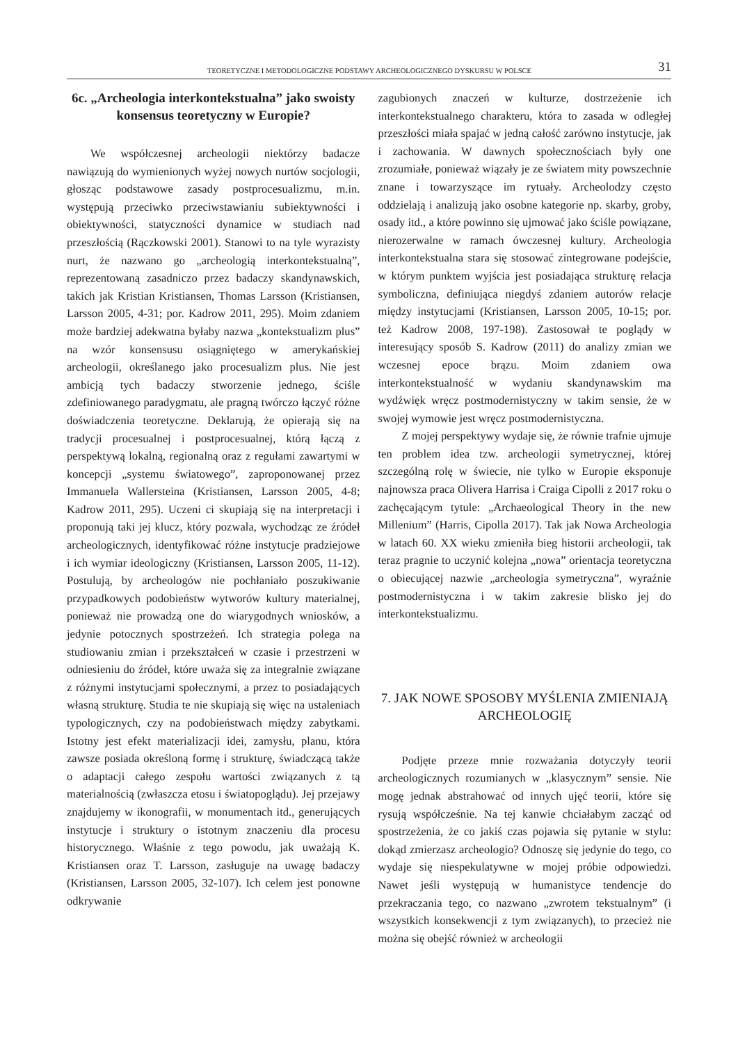TEORETYCZNE I METODOLOGICZNE PODSTAWY ARCHEOLOGICZNEGO DYSKURSU W POLSCE
31
6c. „Archeologia interkontekstualna” jako swoisty konsensus teoretyczny w Europie?
We współczesnej archeologii niektórzy badacze nawiązują do wymienionych wyżej nowych nurtów socjologii, głosząc podstawowe zasady postprocesualizmu, m.in. występują przeciwko przeciwstawianiu subiektywności i obiektywności, statyczności dynamice w studiach nad przeszłością (Rączkowski 2001). Stanowi to na tyle wyrazisty nurt, że nazwano go „archeologią interkontekstualną”, reprezentowaną zasadniczo przez badaczy skandynawskich, takich jak Kristian Kristiansen, Thomas Larsson (Kristiansen, Larsson 2005, 4-31; por. Kadrow 2011, 295). Moim zdaniem może bardziej adekwatna byłaby nazwa „kontekstualizm plus” na wzór konsensusu osiągniętego w amerykańskiej archeologii, określanego jako procesualizm plus. Nie jest ambicją tych badaczy stworzenie jednego, ściśle zdefiniowanego paradygmatu, ale pragną twórczo łączyć różne doświadczenia teoretyczne. Deklarują, że opierają się na tradycji procesualnej i postprocesualnej, którą łączą z perspektywą lokalną, regionalną oraz z regułami zawartymi w koncepcji „systemu światowego”, zaproponowanej przez Immanuela Wallersteina (Kristiansen, Larsson 2005, 4-8; Kadrow 2011, 295). Uczeni ci skupiają się na interpretacji i proponują taki jej klucz, który pozwala, wychodząc ze źródeł archeologicznych, identyfikować różne instytucje pradziejowe i ich wymiar ideologiczny (Kristiansen, Larsson 2005, 11-12). Postulują, by archeologów nie pochłaniało poszukiwanie przypadkowych podobieństw wytworów kultury materialnej, ponieważ nie prowadzą one do wiarygodnych wniosków, a jedynie potocznych spostrzeżeń. Ich strategia polega na studiowaniu zmian i przekształceń w czasie i przestrzeni w odniesieniu do źródeł, które uważa się za integralnie związane z różnymi instytucjami społecznymi, a przez to posiadających własną strukturę. Studia te nie skupiają się więc na ustaleniach typologicznych, czy na podobieństwach między zabytkami. Istotny jest efekt materializacji idei, zamysłu, planu, która zawsze posiada określoną formę i strukturę, świadczącą także o adaptacji całego zespołu wartości związanych z tą materialnością (zwłaszcza etosu i światopoglądu). Jej przejawy znajdujemy w ikonografii, w monumentach itd., generujących instytucje i struktury o istotnym znaczeniu dla procesu historycznego. Właśnie z tego powodu, jak uważają K. Kristiansen oraz T. Larsson, zasługuje na uwagę badaczy (Kristiansen, Larsson 2005, 32-107). Ich celem jest ponowne odkrywanie
zagubionych znaczeń w kulturze, dostrzeżenie ich interkontekstualnego charakteru, która to zasada w odległej przeszłości miała spajać w jedną całość zarówno instytucje, jak i zachowania. W dawnych społecznościach były one zrozumiałe, ponieważ wiązały je ze światem mity powszechnie znane i towarzyszące im rytuały. Archeolodzy często oddzielają i analizują jako osobne kategorie np. skarby, groby, osady itd., a które powinno się ujmować jako ściśle powiązane, nierozerwalne w ramach ówczesnej kultury. Archeologia interkontekstualna stara się stosować zintegrowane podejście, w którym punktem wyjścia jest posiadająca strukturę relacja symboliczna, definiująca niegdyś zdaniem autorów relacje między instytucjami (Kristiansen, Larsson 2005, 10-15; por. też Kadrow 2008, 197-198). Zastosował te poglądy w interesujący sposób S. Kadrow (2011) do analizy zmian we wczesnej epoce brązu. Moim zdaniem owa interkontekstualność w wydaniu skandynawskim ma wydźwięk wręcz postmodernistyczny w takim sensie, że w swojej wymowie jest wręcz postmodernistyczna.
Z mojej perspektywy wydaje się, że równie trafnie ujmuje ten problem idea tzw. archeologii symetrycznej, której szczególną rolę w świecie, nie tylko w Europie eksponuje najnowsza praca Olivera Harrisa i Craiga Cipolli z 2017 roku o zachęcającym tytule: „Archaeological Theory in the new Millenium” (Harris, Cipolla 2017). Tak jak Nowa Archeologia w latach 60. XX wieku zmieniła bieg historii archeologii, tak teraz pragnie to uczynić kolejna „nowa” orientacja teoretyczna o obiecującej nazwie „archeologia symetryczna”, wyraźnie postmodernistyczna i w takim zakresie blisko jej do interkontekstualizmu.
7. JAK NOWE SPOSOBY MYŚLENIA ZMIENIAJĄ ARCHEOLOGIĘ
Podjęte przeze mnie rozważania dotyczyły teorii archeologicznych rozumianych w „klasycznym” sensie. Nie mogę jednak abstrahować od innych ujęć teorii, które się rysują współcześnie. Na tej kanwie chciałabym zacząć od spostrzeżenia, że co jakiś czas pojawia się pytanie w stylu: dokąd zmierzasz archeologio? Odnoszę się jedynie do tego, co wydaje się niespekulatywne w mojej próbie odpowiedzi. Nawet jeśli występują w humanistyce tendencje do przekraczania tego, co nazwano „zwrotem tekstualnym” (i wszystkich konsekwencji z tym związanych), to przecież nie można się obejść również w archeologii